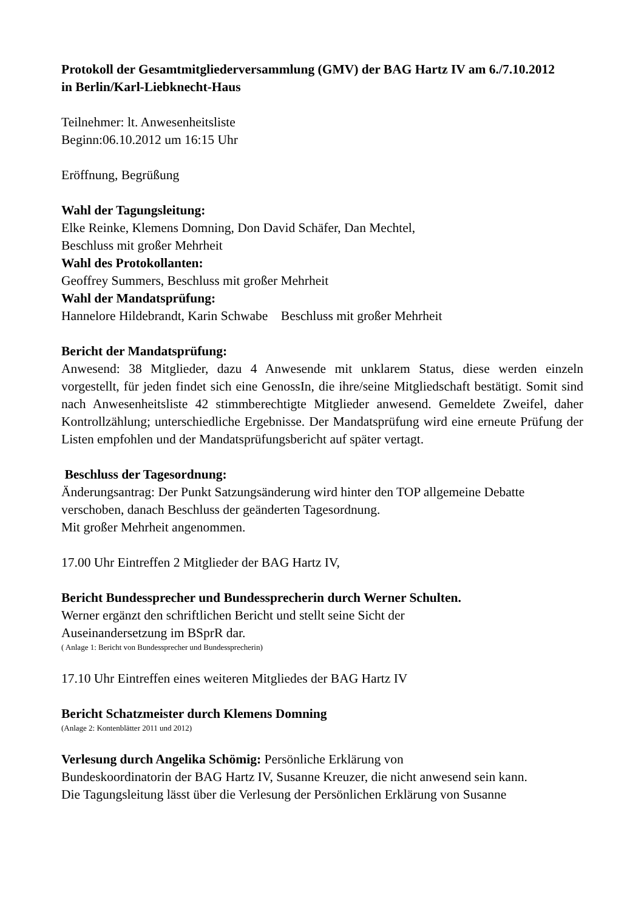Protokoll der Gesamtmitgliederversammlung (GMV) der BAG Hartz IV am 6./7.10.2012
in Berlin/Karl-Liebknecht-Haus
Teilnehmer: lt. Anwesenheitsliste
Beginn:06.10.2012 um 16:15 Uhr
Eröffnung, Begrüßung
Wahl der Tagungsleitung:
Elke Reinke, Klemens Domning, Don David Schäfer, Dan Mechtel,
Beschluss mit großer Mehrheit
Wahl des Protokollanten:
Geoffrey Summers, Beschluss mit großer Mehrheit
Wahl der Mandatsprüfung:
Hannelore Hildebrandt, Karin Schwabe Beschluss mit großer Mehrheit
Bericht der Mandatsprüfung:
Anwesend: 38 Mitglieder, dazu 4 Anwesende mit unklarem Status, diese werden einzeln vorgestellt, für jeden findet sich eine GenossIn, die ihre/seine Mitgliedschaft bestätigt. Somit sind nach Anwesenheitsliste 42 stimmberechtigte Mitglieder anwesend. Gemeldete Zweifel, daher Kontrollzählung; unterschiedliche Ergebnisse. Der Mandatsprüfung wird eine erneute Prüfung der Listen empfohlen und der Mandatsprüfungsbericht auf später vertagt.
Beschluss der Tagesordnung:
Änderungsantrag: Der Punkt Satzungsänderung wird hinter den TOP allgemeine Debatte verschoben, danach Beschluss der geänderten Tagesordnung.
Mit großer Mehrheit angenommen.
17.00 Uhr Eintreffen 2 Mitglieder der BAG Hartz IV,
Bericht Bundessprecher und Bundessprecherin durch Werner Schulten.
Werner ergänzt den schriftlichen Bericht und stellt seine Sicht der
Auseinandersetzung im BSprR dar.
( Anlage 1: Bericht von Bundessprecher und Bundessprecherin)
17.10 Uhr Eintreffen eines weiteren Mitgliedes der BAG Hartz IV
Bericht Schatzmeister durch Klemens Domning
(Anlage 2: Kontenblätter 2011 und 2012)
Verlesung durch Angelika Schömig: Persönliche Erklärung von
Bundeskoordinatorin der BAG Hartz IV, Susanne Kreuzer, die nicht anwesend sein kann.
Die Tagungsleitung lässt über die Verlesung der Persönlichen Erklärung von Susanne